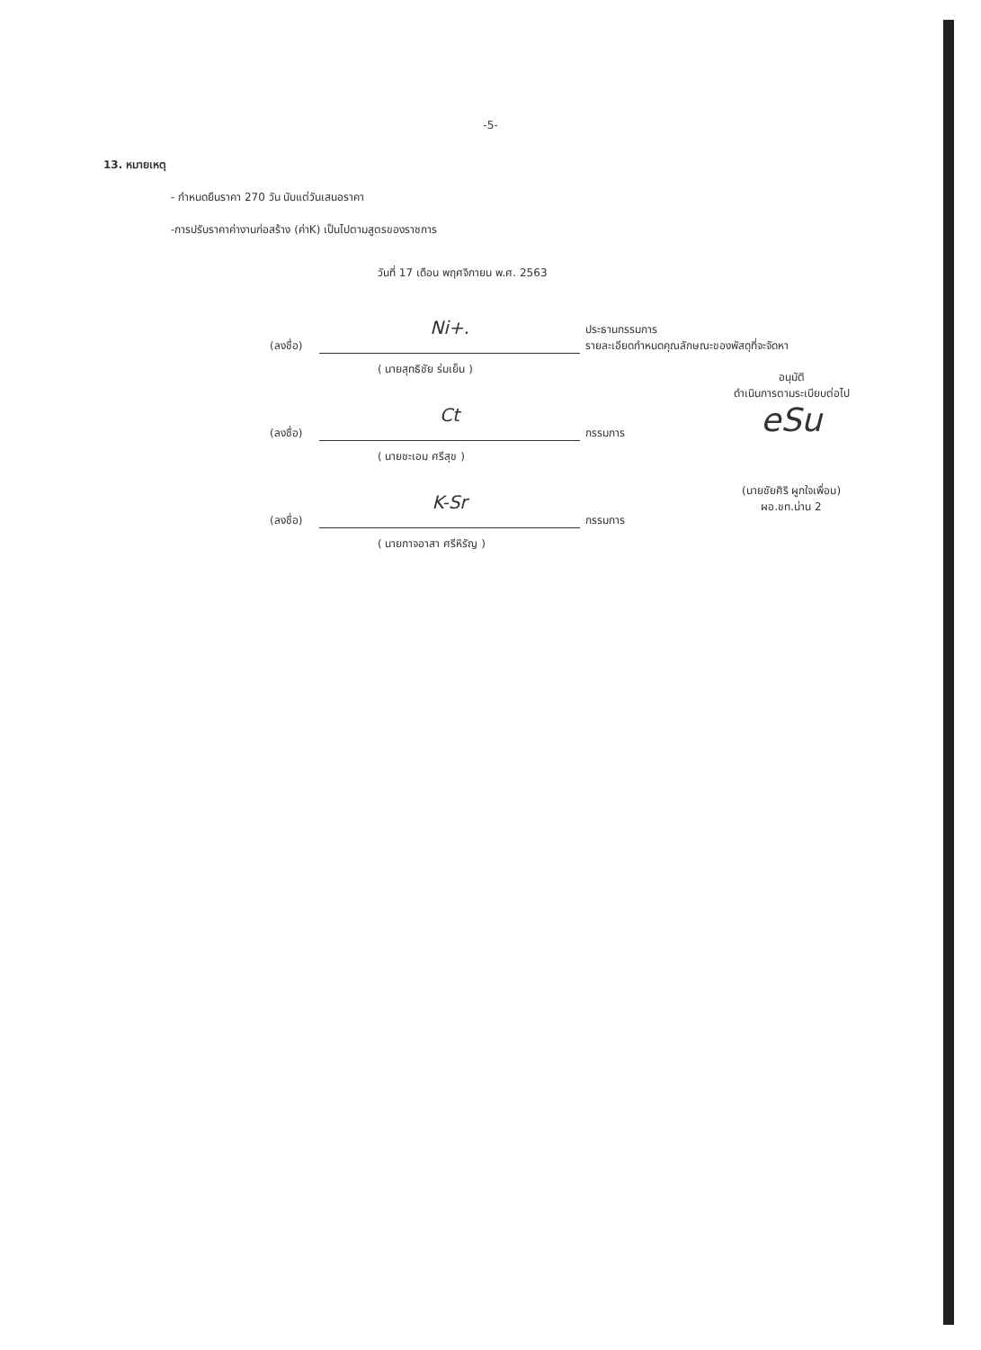-5-
13. หมายเหตุ
- กำหนดยืนราคา 270 วัน นับแต่วันเสนอราคา
-การปรับราคาค่างานก่อสร้าง (ค่าK) เป็นไปตามสูตรของราชการ
วันที่ 17 เดือน พฤศจิกายน พ.ศ. 2563
(ลงชื่อ)
Ni+.
ประธานกรรมการ
รายละเอียดกำหนดคุณลักษณะของพัสดุที่จะจัดหา
( นายสุทธิชัย ร่มเย็น )
(ลงชื่อ)
Ct
กรรมการ
( นายชะเอม ศรีสุข )
(ลงชื่อ)
K-Sr
กรรมการ
( นายกาจอาสา ศรีหิรัญ )
อนุมัติ
ดำเนินการตามระเบียบต่อไป
eSu
(นายชัยศิริ ผูกใจเพื่อน)
ผอ.ขท.น่าน 2